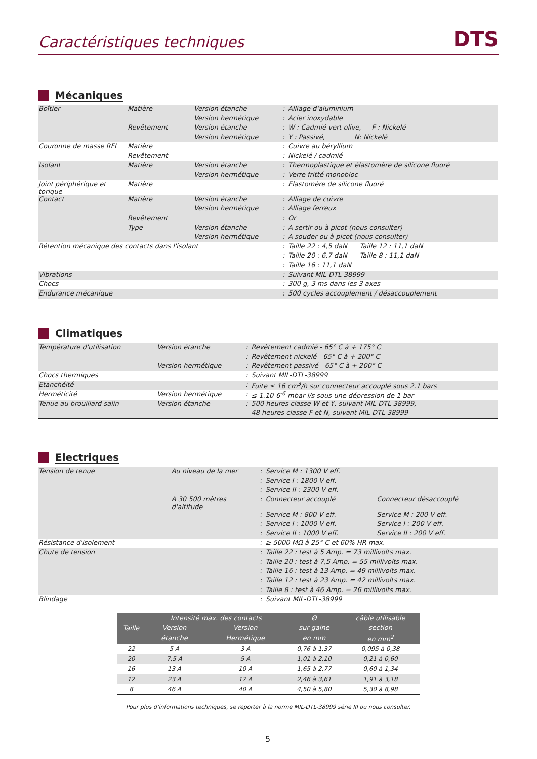Caractéristiques techniques DTS
Mécaniques
| Boîtier | Matière | Version étanche | : | Alliage d'aluminium |
| | | Version hermétique | : | Acier inoxydable |
| | Revêtement | Version étanche | : | W : Cadmié vert olive, F : Nickelé |
| | | Version hermétique | : | Y : Passivé, N: Nickelé |
| Couronne de masse RFI | Matière | | : | Cuivre au béryllium |
| | Revêtement | | : | Nickelé / cadmié |
| Isolant | Matière | Version étanche | : | Thermoplastique et élastomère de silicone fluoré |
| | | Version hermétique | : | Verre fritté monobloc |
| Joint périphérique et torique | Matière | | : | Elastomère de silicone fluoré |
| Contact | Matière | Version étanche | : | Alliage de cuivre |
| | | Version hermétique | : | Alliage ferreux |
| | Revêtement | | : | Or |
| | Type | Version étanche | : | A sertir ou à picot (nous consulter) |
| | | Version hermétique | : | A souder ou à picot (nous consulter) |
| Rétention mécanique des contacts dans l'isolant | | | : | Taille 22 : 4,5 daN Taille 12 : 11,1 daN |
| | | | : | Taille 20 : 6,7 daN Taille 8 : 11,1 daN |
| | | | : | Taille 16 : 11,1 daN |
| Vibrations | | | : | Suivant MIL-DTL-38999 |
| Chocs | | | : | 300 g, 3 ms dans les 3 axes |
| Endurance mécanique | | | : | 500 cycles accouplement / désaccouplement |
Climatiques
| Température d'utilisation | Version étanche | : | Revêtement cadmié - 65° C à + 175° C |
| | | : | Revêtement nickelé - 65° C à + 200° C |
| | Version hermétique | : | Revêtement passivé - 65° C à + 200° C |
| Chocs thermiques | | : | Suivant MIL-DTL-38999 |
| Etanchéité | | : | Fuite ≤ 16 cm<sup>3</sup>/h sur connecteur accouplé sous 2.1 bars |
| Herméticité | Version hermétique | : | ≤ 1.10-6<sup>-6</sup> mbar l/s sous une dépression de 1 bar |
| Tenue au brouillard salin | Version étanche | : | 500 heures classe W et Y, suivant MIL-DTL-38999, |
| | | | 48 heures classe F et N, suivant MIL-DTL-38999 |
Electriques
| Tension de tenue | Au niveau de la mer | : | Service M : 1300 V eff. | |
| | | : | Service I : 1800 V eff. | |
| | | : | Service II : 2300 V eff. | |
| | A 30 500 mètres d'altitude | : | Connecteur accouplé | Connecteur désaccouplé |
| | | : | Service M : 800 V eff. | Service M : 200 V eff. |
| | | : | Service I : 1000 V eff. | Service I : 200 V eff. |
| | | : | Service II : 1000 V eff. | Service II : 200 V eff. |
| Résistance d'isolement | | : | ≥ 5000 MΩ à 25° C et 60% HR max. | |
| Chute de tension | | : | Taille 22 : test à 5 Amp. = 73 millivolts max. | |
| | | : | Taille 20 : test à 7,5 Amp. = 55 millivolts max. | |
| | | : | Taille 16 : test à 13 Amp. = 49 millivolts max. | |
| | | : | Taille 12 : test à 23 Amp. = 42 millivolts max. | |
| | | : | Taille 8 : test à 46 Amp. = 26 millivolts max. | |
| Blindage | | : | Suivant MIL-DTL-38999 | |
| Taille | Intensité max. des contacts | | Ø | câble utilisable |
| --- | --- | --- | --- | --- |
| | Version | Version | sur gaine | section |
| | étanche | Hermétique | en mm | en mm<sup>2</sup> |
| 22 | 5 A | 3 A | 0,76 à 1,37 | 0,095 à 0,38 |
| 20 | 7,5 A | 5 A | 1,01 à 2,10 | 0,21 à 0,60 |
| 16 | 13 A | 10 A | 1,65 à 2,77 | 0,60 à 1,34 |
| 12 | 23 A | 17 A | 2,46 à 3,61 | 1,91 à 3,18 |
| 8 | 46 A | 40 A | 4,50 à 5,80 | 5,30 à 8,98 |
Pour plus d’informations techniques, se reporter à la norme MIL-DTL-38999 série III ou nous consulter.
5